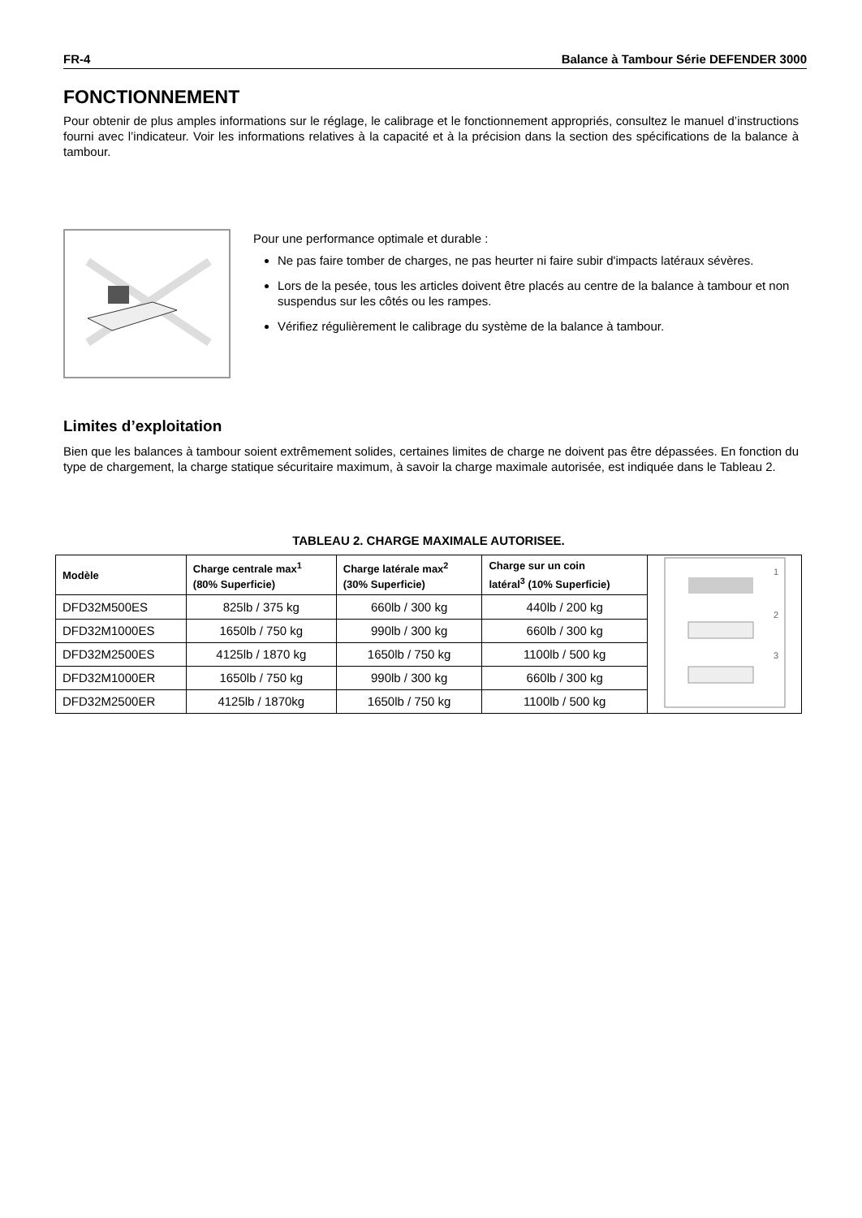FR-4 Balance à Tambour Série DEFENDER 3000
FONCTIONNEMENT
Pour obtenir de plus amples informations sur le réglage, le calibrage et le fonctionnement appropriés, consultez le manuel d’instructions fourni avec l’indicateur. Voir les informations relatives à la capacité et à la précision dans la section des spécifications de la balance à tambour.
Pour une performance optimale et durable :
Ne pas faire tomber de charges, ne pas heurter ni faire subir d'impacts latéraux sévères.
Lors de la pesée, tous les articles doivent être placés au centre de la balance à tambour et non suspendus sur les côtés ou les rampes.
Vérifiez régulièrement le calibrage du système de la balance à tambour.
Limites d’exploitation
Bien que les balances à tambour soient extrêmement solides, certaines limites de charge ne doivent pas être dépassées. En fonction du type de chargement, la charge statique sécuritaire maximum, à savoir la charge maximale autorisée, est indiquée dans le Tableau 2.
TABLEAU 2. CHARGE MAXIMALE AUTORISEE.
| Modèle | Charge centrale max<sup>1</sup> (80% Superficie) | Charge latérale max<sup>2</sup> (30% Superficie) | Charge sur un coin latéral<sup>3</sup> (10% Superficie) | 1 2 3 |
| DFD32M500ES | 825lb / 375 kg | 660lb / 300 kg | 440lb / 200 kg | |
| DFD32M1000ES | 1650lb / 750 kg | 990lb / 300 kg | 660lb / 300 kg | |
| DFD32M2500ES | 4125lb / 1870 kg | 1650lb / 750 kg | 1100lb / 500 kg | |
| DFD32M1000ER | 1650lb / 750 kg | 990lb / 300 kg | 660lb / 300 kg | |
| DFD32M2500ER | 4125lb / 1870kg | 1650lb / 750 kg | 1100lb / 500 kg | |